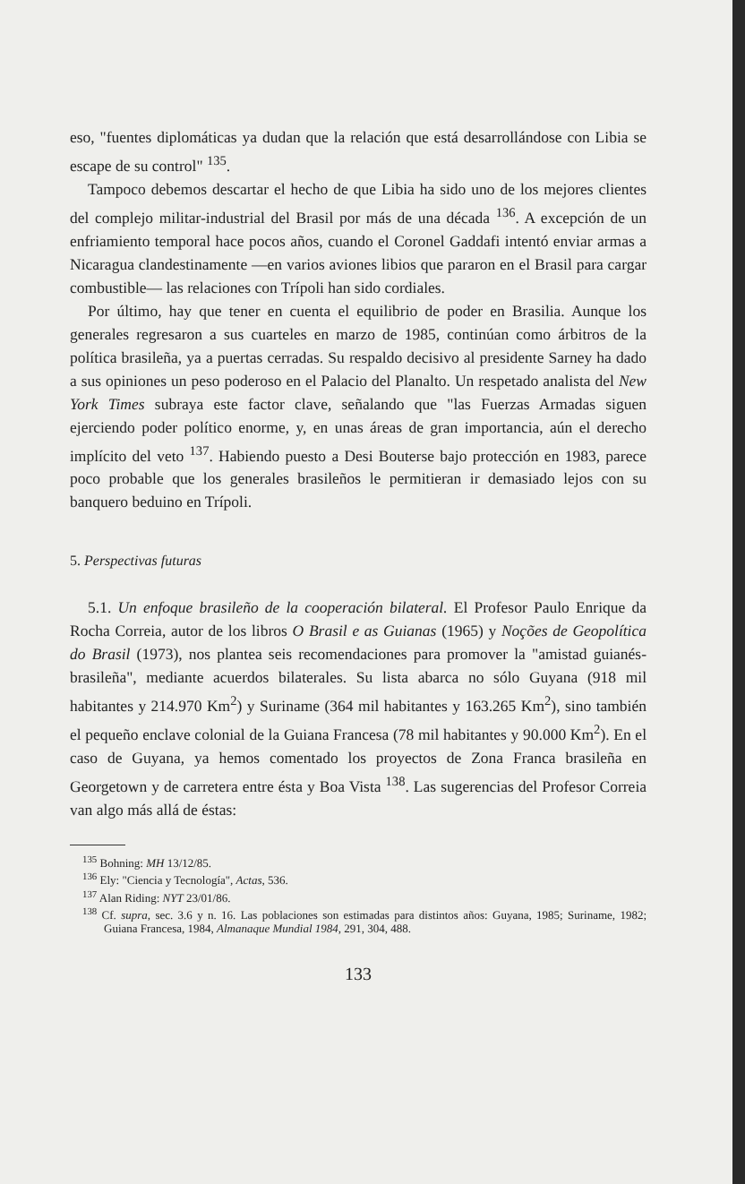eso, "fuentes diplomáticas ya dudan que la relación que está desarrollándose con Libia se escape de su control" <sup>135</sup>.
Tampoco debemos descartar el hecho de que Libia ha sido uno de los mejores clientes del complejo militar-industrial del Brasil por más de una década <sup>136</sup>. A excepción de un enfriamiento temporal hace pocos años, cuando el Coronel Gaddafi intentó enviar armas a Nicaragua clandestinamente —en varios aviones libios que pararon en el Brasil para cargar combustible— las relaciones con Trípoli han sido cordiales.
Por último, hay que tener en cuenta el equilibrio de poder en Brasilia. Aunque los generales regresaron a sus cuarteles en marzo de 1985, continúan como árbitros de la política brasileña, ya a puertas cerradas. Su respaldo decisivo al presidente Sarney ha dado a sus opiniones un peso poderoso en el Palacio del Planalto. Un respetado analista del New York Times subraya este factor clave, señalando que "las Fuerzas Armadas siguen ejerciendo poder político enorme, y, en unas áreas de gran importancia, aún el derecho implícito del veto <sup>137</sup>. Habiendo puesto a Desi Bouterse bajo protección en 1983, parece poco probable que los generales brasileños le permitieran ir demasiado lejos con su banquero beduino en Trípoli.
5. Perspectivas futuras
5.1. Un enfoque brasileño de la cooperación bilateral. El Profesor Paulo Enrique da Rocha Correia, autor de los libros O Brasil e as Guianas (1965) y Noções de Geopolítica do Brasil (1973), nos plantea seis recomendaciones para promover la "amistad guianés-brasileña", mediante acuerdos bilaterales. Su lista abarca no sólo Guyana (918 mil habitantes y 214.970 Km<sup>2</sup>) y Suriname (364 mil habitantes y 163.265 Km<sup>2</sup>), sino también el pequeño enclave colonial de la Guiana Francesa (78 mil habitantes y 90.000 Km<sup>2</sup>). En el caso de Guyana, ya hemos comentado los proyectos de Zona Franca brasileña en Georgetown y de carretera entre ésta y Boa Vista <sup>138</sup>. Las sugerencias del Profesor Correia van algo más allá de éstas:
<sup>135</sup> Bohning: MH 13/12/85.
<sup>136</sup> Ely: "Ciencia y Tecnología", Actas, 536.
<sup>137</sup> Alan Riding: NYT 23/01/86.
<sup>138</sup> Cf. supra, sec. 3.6 y n. 16. Las poblaciones son estimadas para distintos años: Guyana, 1985; Suriname, 1982; Guiana Francesa, 1984, Almanaque Mundial 1984, 291, 304, 488.
133